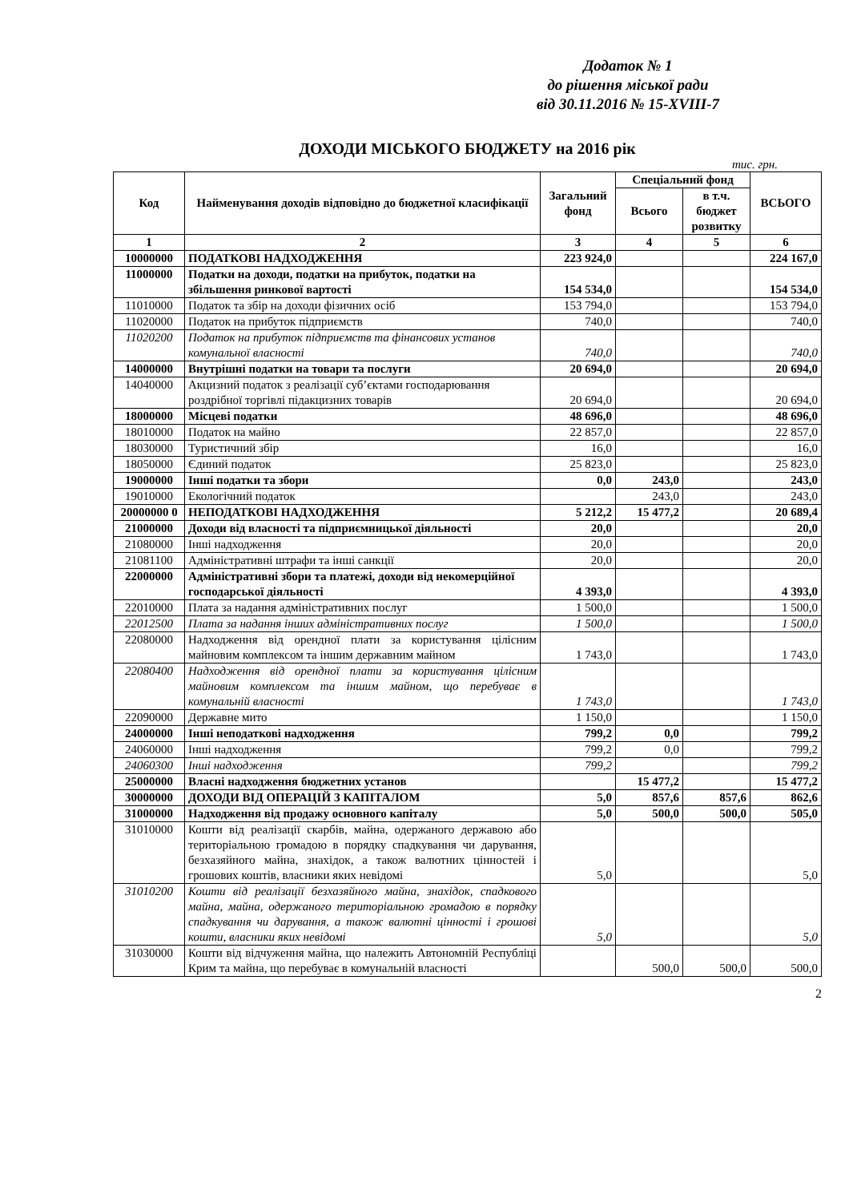Додаток № 1
до рішення міської ради
від 30.11.2016 № 15-XVIII-7
ДОХОДИ МІСЬКОГО БЮДЖЕТУ на 2016 рік
тис. грн.
| Код | Найменування доходів відповідно до бюджетної класифікації | Загальний фонд | Спеціальний фонд | | ВСЬОГО |
| --- | --- | --- | --- | --- | --- |
| | | | Всього | в т.ч. бюджет розвитку | |
| 1 | 2 | 3 | 4 | 5 | 6 |
| 10000000 | ПОДАТКОВІ НАДХОДЖЕННЯ | 223 924,0 | | | 224 167,0 |
| 11000000 | Податки на доходи, податки на прибуток, податки на збільшення ринкової вартості | 154 534,0 | | | 154 534,0 |
| 11010000 | Податок та збір на доходи фізичних осіб | 153 794,0 | | | 153 794,0 |
| 11020000 | Податок на прибуток підприємств | 740,0 | | | 740,0 |
| 11020200 | Податок на прибуток підприємств та фінансових установ комунальної власності | 740,0 | | | 740,0 |
| 14000000 | Внутрішні податки на товари та послуги | 20 694,0 | | | 20 694,0 |
| 14040000 | Акцизний податок з реалізації суб’єктами господарювання роздрібної торгівлі підакцизних товарів | 20 694,0 | | | 20 694,0 |
| 18000000 | Місцеві податки | 48 696,0 | | | 48 696,0 |
| 18010000 | Податок на майно | 22 857,0 | | | 22 857,0 |
| 18030000 | Туристичний збір | 16,0 | | | 16,0 |
| 18050000 | Єдиний податок | 25 823,0 | | | 25 823,0 |
| 19000000 | Інші податки та збори | 0,0 | 243,0 | | 243,0 |
| 19010000 | Екологічний податок | | 243,0 | | 243,0 |
| 20000000 0 | НЕПОДАТКОВІ НАДХОДЖЕННЯ | 5 212,2 | 15 477,2 | | 20 689,4 |
| 21000000 | Доходи від власності та підприємницької діяльності | 20,0 | | | 20,0 |
| 21080000 | Інші надходження | 20,0 | | | 20,0 |
| 21081100 | Адміністративні штрафи та інші санкції | 20,0 | | | 20,0 |
| 22000000 | Адміністративні збори та платежі, доходи від некомерційної господарської діяльності | 4 393,0 | | | 4 393,0 |
| 22010000 | Плата за надання адміністративних послуг | 1 500,0 | | | 1 500,0 |
| 22012500 | Плата за надання інших адміністративних послуг | 1 500,0 | | | 1 500,0 |
| 22080000 | Надходження від орендної плати за користування цілісним майновим комплексом та іншим державним майном | 1 743,0 | | | 1 743,0 |
| 22080400 | Надходження від орендної плати за користування цілісним майновим комплексом та іншим майном, що перебуває в комунальній власності | 1 743,0 | | | 1 743,0 |
| 22090000 | Державне мито | 1 150,0 | | | 1 150,0 |
| 24000000 | Інші неподаткові надходження | 799,2 | 0,0 | | 799,2 |
| 24060000 | Інші надходження | 799,2 | 0,0 | | 799,2 |
| 24060300 | Інші надходження | 799,2 | | | 799,2 |
| 25000000 | Власні надходження бюджетних установ | | 15 477,2 | | 15 477,2 |
| 30000000 | ДОХОДИ ВІД ОПЕРАЦІЙ З КАПІТАЛОМ | 5,0 | 857,6 | 857,6 | 862,6 |
| 31000000 | Надходження від продажу основного капіталу | 5,0 | 500,0 | 500,0 | 505,0 |
| 31010000 | Кошти від реалізації скарбів, майна, одержаного державою або територіальною громадою в порядку спадкування чи дарування, безхазяйного майна, знахідок, а також валютних цінностей і грошових коштів, власники яких невідомі | 5,0 | | | 5,0 |
| 31010200 | Кошти від реалізації безхазяйного майна, знахідок, спадкового майна, майна, одержаного територіальною громадою в порядку спадкування чи дарування, а також валютні цінності і грошові кошти, власники яких невідомі | 5,0 | | | 5,0 |
| 31030000 | Кошти від відчуження майна, що належить Автономній Республіці Крим та майна, що перебуває в комунальній власності | | 500,0 | 500,0 | 500,0 |
2